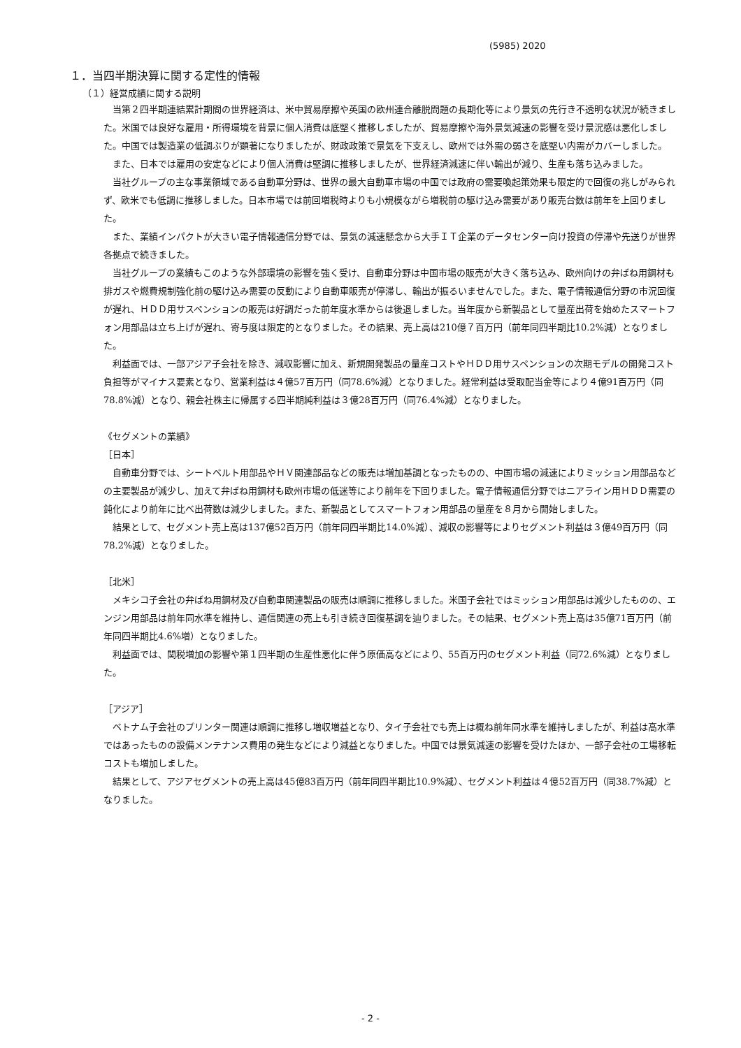(5985) 2020
１．当四半期決算に関する定性的情報
（１）経営成績に関する説明
当第２四半期連結累計期間の世界経済は、米中貿易摩擦や英国の欧州連合離脱問題の長期化等により景気の先行き不透明な状況が続きました。米国では良好な雇用・所得環境を背景に個人消費は底堅く推移しましたが、貿易摩擦や海外景気減速の影響を受け景況感は悪化しました。中国では製造業の低調ぶりが顕著になりましたが、財政政策で景気を下支えし、欧州では外需の弱さを底堅い内需がカバーしました。
また、日本では雇用の安定などにより個人消費は堅調に推移しましたが、世界経済減速に伴い輸出が減り、生産も落ち込みました。
当社グループの主な事業領域である自動車分野は、世界の最大自動車市場の中国では政府の需要喚起策効果も限定的で回復の兆しがみられず、欧米でも低調に推移しました。日本市場では前回増税時よりも小規模ながら増税前の駆け込み需要があり販売台数は前年を上回りました。
また、業績インパクトが大きい電子情報通信分野では、景気の減速懸念から大手ＩＴ企業のデータセンター向け投資の停滞や先送りが世界各拠点で続きました。
当社グループの業績もこのような外部環境の影響を強く受け、自動車分野は中国市場の販売が大きく落ち込み、欧州向けの弁ばね用鋼材も排ガスや燃費規制強化前の駆け込み需要の反動により自動車販売が停滞し、輸出が振るいませんでした。また、電子情報通信分野の市況回復が遅れ、ＨＤＤ用サスペンションの販売は好調だった前年度水準からは後退しました。当年度から新製品として量産出荷を始めたスマートフォン用部品は立ち上げが遅れ、寄与度は限定的となりました。その結果、売上高は210億７百万円（前年同四半期比10.2%減）となりました。
利益面では、一部アジア子会社を除き、減収影響に加え、新規開発製品の量産コストやＨＤＤ用サスペンションの次期モデルの開発コスト負担等がマイナス要素となり、営業利益は４億57百万円（同78.6%減）となりました。経常利益は受取配当金等により４億91百万円（同78.8%減）となり、親会社株主に帰属する四半期純利益は３億28百万円（同76.4%減）となりました。
《セグメントの業績》
［日本］
自動車分野では、シートベルト用部品やＨＶ関連部品などの販売は増加基調となったものの、中国市場の減速によりミッション用部品などの主要製品が減少し、加えて弁ばね用鋼材も欧州市場の低迷等により前年を下回りました。電子情報通信分野ではニアライン用ＨＤＤ需要の鈍化により前年に比べ出荷数は減少しました。また、新製品としてスマートフォン用部品の量産を８月から開始しました。
結果として、セグメント売上高は137億52百万円（前年同四半期比14.0%減）、減収の影響等によりセグメント利益は３億49百万円（同78.2%減）となりました。
［北米］
メキシコ子会社の弁ばね用鋼材及び自動車関連製品の販売は順調に推移しました。米国子会社ではミッション用部品は減少したものの、エンジン用部品は前年同水準を維持し、通信関連の売上も引き続き回復基調を辿りました。その結果、セグメント売上高は35億71百万円（前年同四半期比4.6%増）となりました。
利益面では、関税増加の影響や第１四半期の生産性悪化に伴う原価高などにより、55百万円のセグメント利益（同72.6%減）となりました。
［アジア］
ベトナム子会社のプリンター関連は順調に推移し増収増益となり、タイ子会社でも売上は概ね前年同水準を維持しましたが、利益は高水準ではあったものの設備メンテナンス費用の発生などにより減益となりました。中国では景気減速の影響を受けたほか、一部子会社の工場移転コストも増加しました。
結果として、アジアセグメントの売上高は45億83百万円（前年同四半期比10.9%減）、セグメント利益は４億52百万円（同38.7%減）となりました。
- 2 -